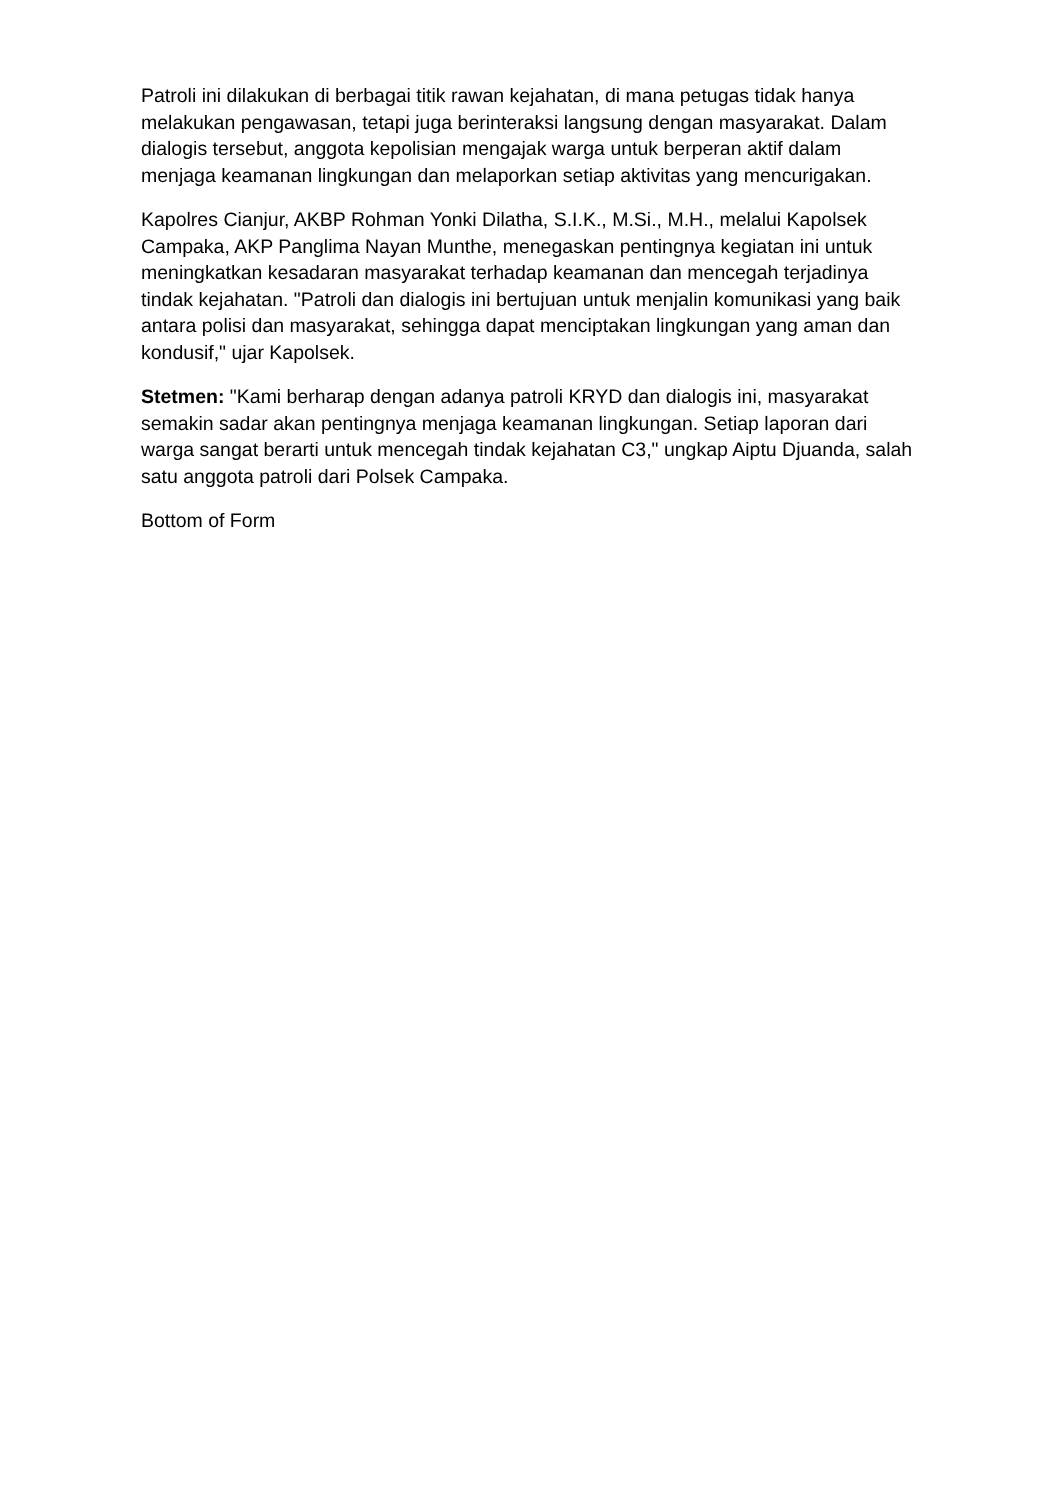Patroli ini dilakukan di berbagai titik rawan kejahatan, di mana petugas tidak hanya melakukan pengawasan, tetapi juga berinteraksi langsung dengan masyarakat. Dalam dialogis tersebut, anggota kepolisian mengajak warga untuk berperan aktif dalam menjaga keamanan lingkungan dan melaporkan setiap aktivitas yang mencurigakan.
Kapolres Cianjur, AKBP Rohman Yonki Dilatha, S.I.K., M.Si., M.H., melalui Kapolsek Campaka, AKP Panglima Nayan Munthe, menegaskan pentingnya kegiatan ini untuk meningkatkan kesadaran masyarakat terhadap keamanan dan mencegah terjadinya tindak kejahatan. "Patroli dan dialogis ini bertujuan untuk menjalin komunikasi yang baik antara polisi dan masyarakat, sehingga dapat menciptakan lingkungan yang aman dan kondusif," ujar Kapolsek.
Stetmen: "Kami berharap dengan adanya patroli KRYD dan dialogis ini, masyarakat semakin sadar akan pentingnya menjaga keamanan lingkungan. Setiap laporan dari warga sangat berarti untuk mencegah tindak kejahatan C3," ungkap Aiptu Djuanda, salah satu anggota patroli dari Polsek Campaka.
Bottom of Form